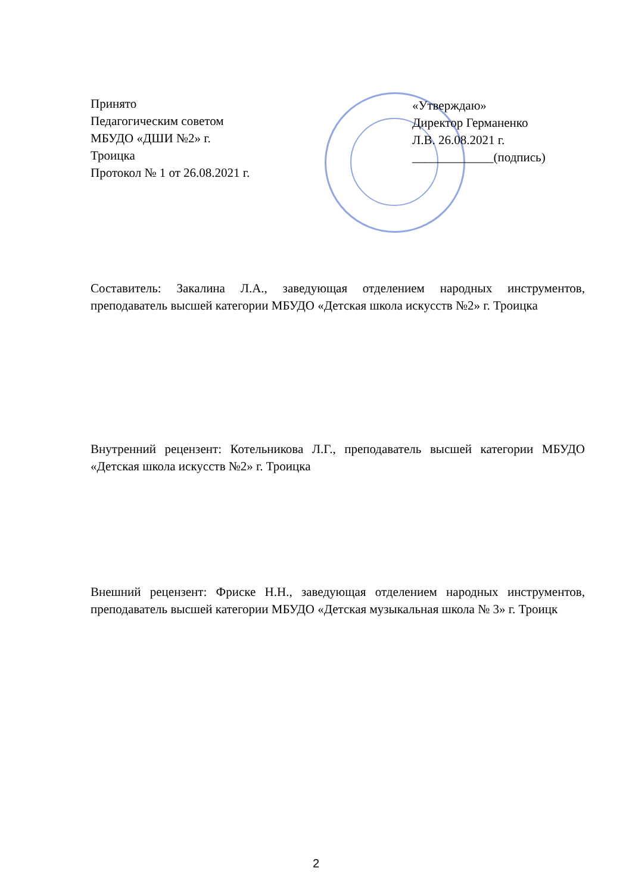Принято
Педагогическим советом
МБУДО «ДШИ №2» г.
Троицка
Протокол № 1 от 26.08.2021 г.
«Утверждаю»
Директор Германенко
Л.В. 26.08.2021 г.
_____________(подпись)
Составитель: Закалина Л.А., заведующая отделением народных инструментов, преподаватель высшей категории МБУДО «Детская школа искусств №2» г. Троицка
Внутренний рецензент: Котельникова Л.Г., преподаватель высшей категории МБУДО «Детская школа искусств №2» г. Троицка
Внешний рецензент: Фриске Н.Н., заведующая отделением народных инструментов, преподаватель высшей категории МБУДО «Детская музыкальная школа № 3» г. Троицк
2